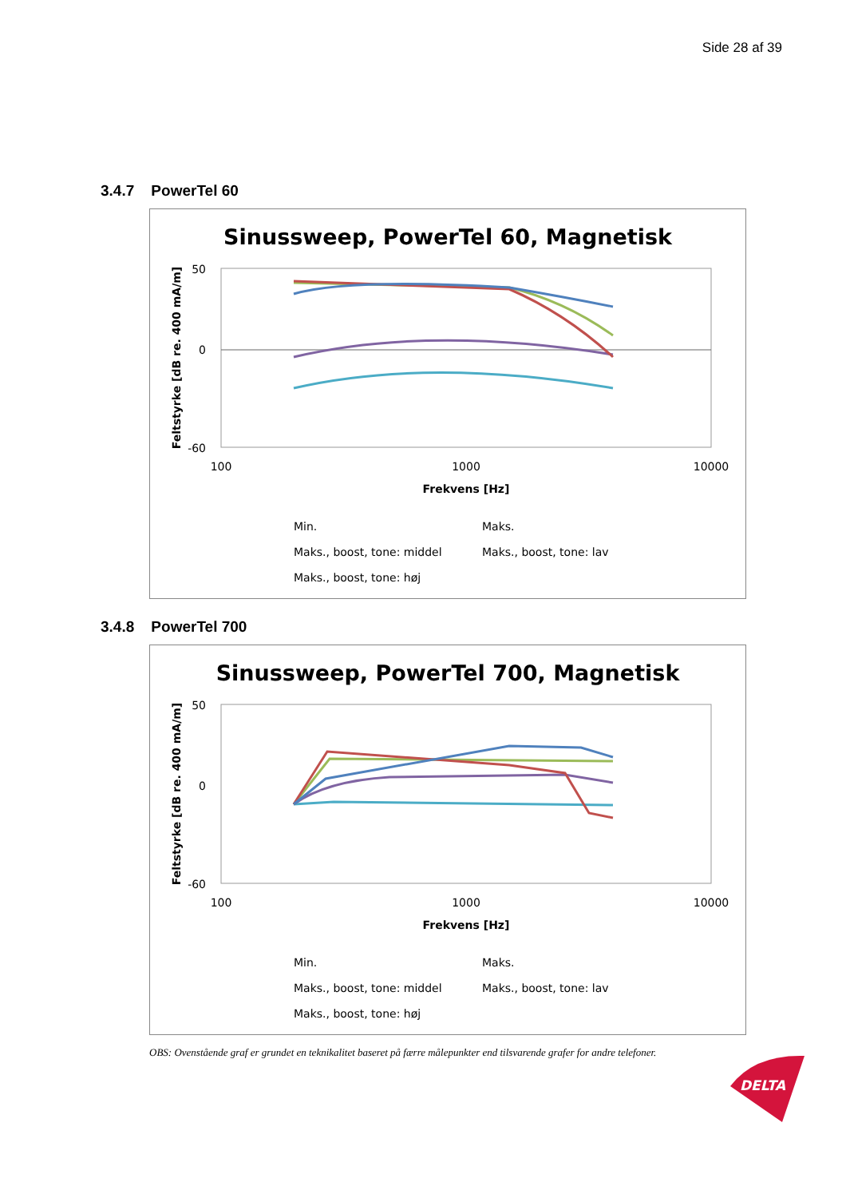Side 28 af 39
3.4.7 PowerTel 60
Sinussweep, PowerTel 60, Magnetisk
50
0
-60
100
1000
10000
Frekvens [Hz]
Feltstyrke [dB re. 400 mA/m]
Min.
Maks.
Maks., boost, tone: middel
Maks., boost, tone: lav
Maks., boost, tone: høj
3.4.8 PowerTel 700
Sinussweep, PowerTel 700, Magnetisk
50
0
-60
100
1000
10000
Frekvens [Hz]
Feltstyrke [dB re. 400 mA/m]
Min.
Maks.
Maks., boost, tone: middel
Maks., boost, tone: lav
Maks., boost, tone: høj
OBS: Ovenstående graf er grundet en teknikalitet baseret på færre målepunkter end tilsvarende grafer for andre telefoner.
DELTA